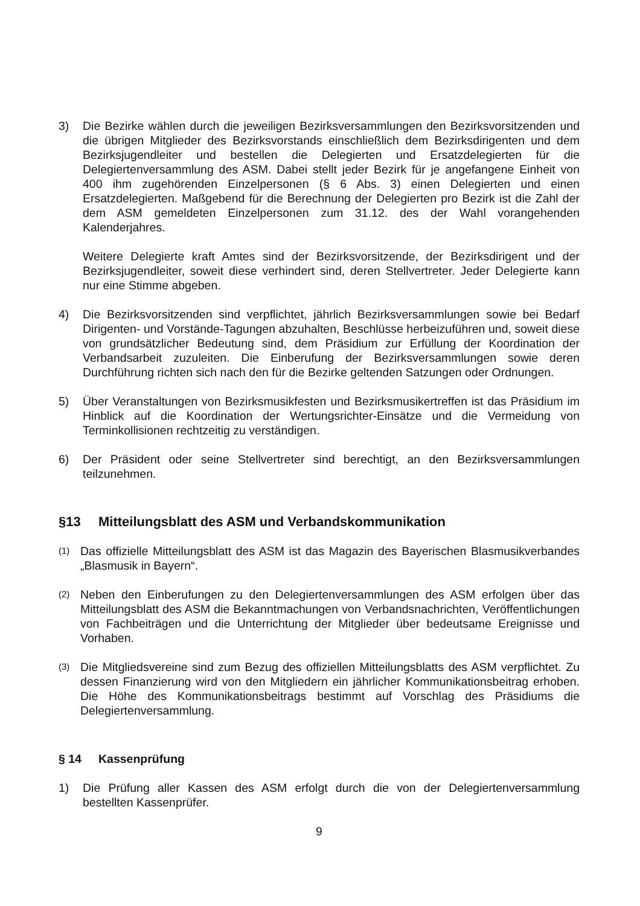3) Die Bezirke wählen durch die jeweiligen Bezirksversammlungen den Bezirksvorsitzenden und die übrigen Mitglieder des Bezirksvorstands einschließlich dem Bezirksdirigenten und dem Bezirksjugendleiter und bestellen die Delegierten und Ersatzdelegierten für die Delegiertenversammlung des ASM. Dabei stellt jeder Bezirk für je angefangene Einheit von 400 ihm zugehörenden Einzelpersonen (§ 6 Abs. 3) einen Delegierten und einen Ersatzdelegierten. Maßgebend für die Berechnung der Delegierten pro Bezirk ist die Zahl der dem ASM gemeldeten Einzelpersonen zum 31.12. des der Wahl vorangehenden Kalenderjahres.
Weitere Delegierte kraft Amtes sind der Bezirksvorsitzende, der Bezirksdirigent und der Bezirksjugendleiter, soweit diese verhindert sind, deren Stellvertreter. Jeder Delegierte kann nur eine Stimme abgeben.
4) Die Bezirksvorsitzenden sind verpflichtet, jährlich Bezirksversammlungen sowie bei Bedarf Dirigenten- und Vorstände-Tagungen abzuhalten, Beschlüsse herbeizuführen und, soweit diese von grundsätzlicher Bedeutung sind, dem Präsidium zur Erfüllung der Koordination der Verbandsarbeit zuzuleiten. Die Einberufung der Bezirksversammlungen sowie deren Durchführung richten sich nach den für die Bezirke geltenden Satzungen oder Ordnungen.
5) Über Veranstaltungen von Bezirksmusikfesten und Bezirksmusikertreffen ist das Präsidium im Hinblick auf die Koordination der Wertungsrichter-Einsätze und die Vermeidung von Terminkollisionen rechtzeitig zu verständigen.
6) Der Präsident oder seine Stellvertreter sind berechtigt, an den Bezirksversammlungen teilzunehmen.
§13 Mitteilungsblatt des ASM und Verbandskommunikation
(1)
Das offizielle Mitteilungsblatt des ASM ist das Magazin des Bayerischen Blasmusikverbandes „Blasmusik in Bayern“.
(2)
Neben den Einberufungen zu den Delegiertenversammlungen des ASM erfolgen über das Mitteilungsblatt des ASM die Bekanntmachungen von Verbandsnachrichten, Veröffentlichungen von Fachbeiträgen und die Unterrichtung der Mitglieder über bedeutsame Ereignisse und Vorhaben.
(3)
Die Mitgliedsvereine sind zum Bezug des offiziellen Mitteilungsblatts des ASM verpflichtet. Zu dessen Finanzierung wird von den Mitgliedern ein jährlicher Kommunikationsbeitrag erhoben. Die Höhe des Kommunikationsbeitrags bestimmt auf Vorschlag des Präsidiums die Delegiertenversammlung.
§ 14 Kassenprüfung
1) Die Prüfung aller Kassen des ASM erfolgt durch die von der Delegiertenversammlung bestellten Kassenprüfer.
9